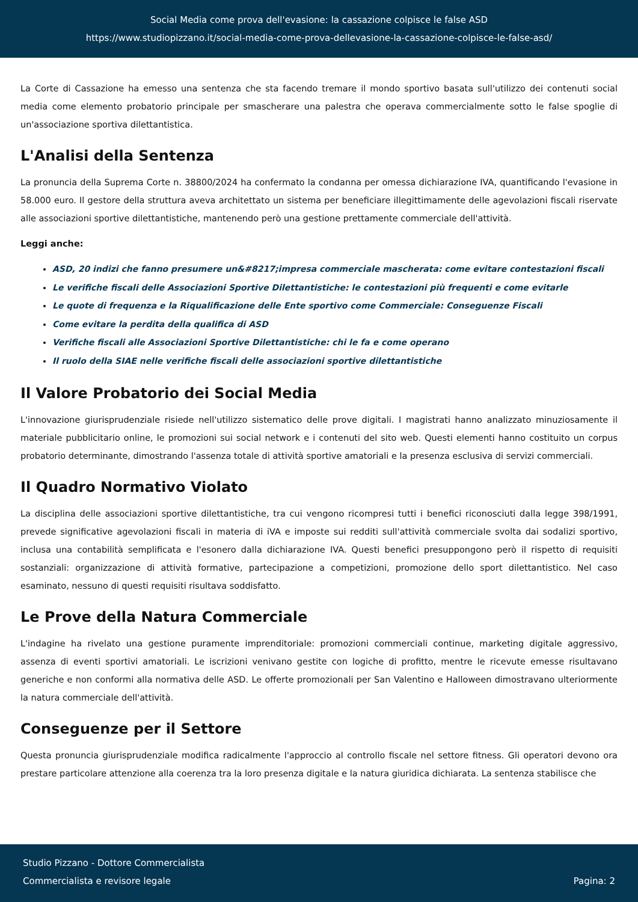Social Media come prova dell'evasione: la cassazione colpisce le false ASD
https://www.studiopizzano.it/social-media-come-prova-dellevasione-la-cassazione-colpisce-le-false-asd/
La Corte di Cassazione ha emesso una sentenza che sta facendo tremare il mondo sportivo basata sull'utilizzo dei contenuti social media come elemento probatorio principale per smascherare una palestra che operava commercialmente sotto le false spoglie di un'associazione sportiva dilettantistica.
L'Analisi della Sentenza
La pronuncia della Suprema Corte n. 38800/2024 ha confermato la condanna per omessa dichiarazione IVA, quantificando l'evasione in 58.000 euro. Il gestore della struttura aveva architettato un sistema per beneficiare illegittimamente delle agevolazioni fiscali riservate alle associazioni sportive dilettantistiche, mantenendo però una gestione prettamente commerciale dell'attività.
Leggi anche:
ASD, 20 indizi che fanno presumere un&#8217;impresa commerciale mascherata: come evitare contestazioni fiscali
Le verifiche fiscali delle Associazioni Sportive Dilettantistiche: le contestazioni più frequenti e come evitarle
Le quote di frequenza e la Riqualificazione delle Ente sportivo come Commerciale: Conseguenze Fiscali
Come evitare la perdita della qualifica di ASD
Verifiche fiscali alle Associazioni Sportive Dilettantistiche: chi le fa e come operano
Il ruolo della SIAE nelle verifiche fiscali delle associazioni sportive dilettantistiche
Il Valore Probatorio dei Social Media
L'innovazione giurisprudenziale risiede nell'utilizzo sistematico delle prove digitali. I magistrati hanno analizzato minuziosamente il materiale pubblicitario online, le promozioni sui social network e i contenuti del sito web. Questi elementi hanno costituito un corpus probatorio determinante, dimostrando l'assenza totale di attività sportive amatoriali e la presenza esclusiva di servizi commerciali.
Il Quadro Normativo Violato
La disciplina delle associazioni sportive dilettantistiche, tra cui vengono ricompresi tutti i benefici riconosciuti dalla legge 398/1991, prevede significative agevolazioni fiscali in materia di iVA e imposte sui redditi sull'attività commerciale svolta dai sodalizi sportivo, inclusa una contabilità semplificata e l'esonero dalla dichiarazione IVA. Questi benefici presuppongono però il rispetto di requisiti sostanziali: organizzazione di attività formative, partecipazione a competizioni, promozione dello sport dilettantistico. Nel caso esaminato, nessuno di questi requisiti risultava soddisfatto.
Le Prove della Natura Commerciale
L'indagine ha rivelato una gestione puramente imprenditoriale: promozioni commerciali continue, marketing digitale aggressivo, assenza di eventi sportivi amatoriali. Le iscrizioni venivano gestite con logiche di profitto, mentre le ricevute emesse risultavano generiche e non conformi alla normativa delle ASD. Le offerte promozionali per San Valentino e Halloween dimostravano ulteriormente la natura commerciale dell'attività.
Conseguenze per il Settore
Questa pronuncia giurisprudenziale modifica radicalmente l'approccio al controllo fiscale nel settore fitness. Gli operatori devono ora prestare particolare attenzione alla coerenza tra la loro presenza digitale e la natura giuridica dichiarata. La sentenza stabilisce che
Studio Pizzano - Dottore Commercialista
Commercialista e revisore legale
Pagina: 2